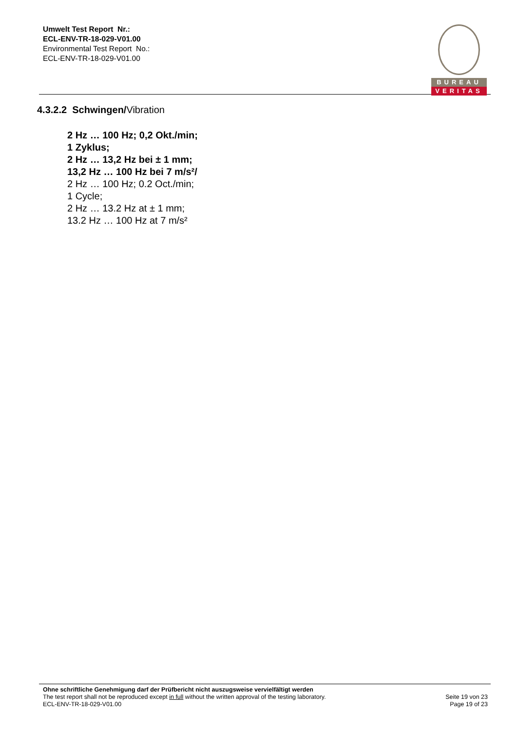Umwelt Test Report Nr.:
ECL-ENV-TR-18-029-V01.00
Environmental Test Report No.:
ECL-ENV-TR-18-029-V01.00
BUREAU
VERITAS
4.3.2.2 Schwingen/Vibration
2 Hz … 100 Hz; 0,2 Okt./min;
1 Zyklus;
2 Hz … 13,2 Hz bei ± 1 mm;
13,2 Hz … 100 Hz bei 7 m/s²/
2 Hz … 100 Hz; 0.2 Oct./min;
1 Cycle;
2 Hz … 13.2 Hz at ± 1 mm;
13.2 Hz … 100 Hz at 7 m/s²
Ohne schriftliche Genehmigung darf der Prüfbericht nicht auszugsweise vervielfältigt werden
The test report shall not be reproduced except in full without the written approval of the testing laboratory. Seite 19 von 23
ECL-ENV-TR-18-029-V01.00 Page 19 of 23